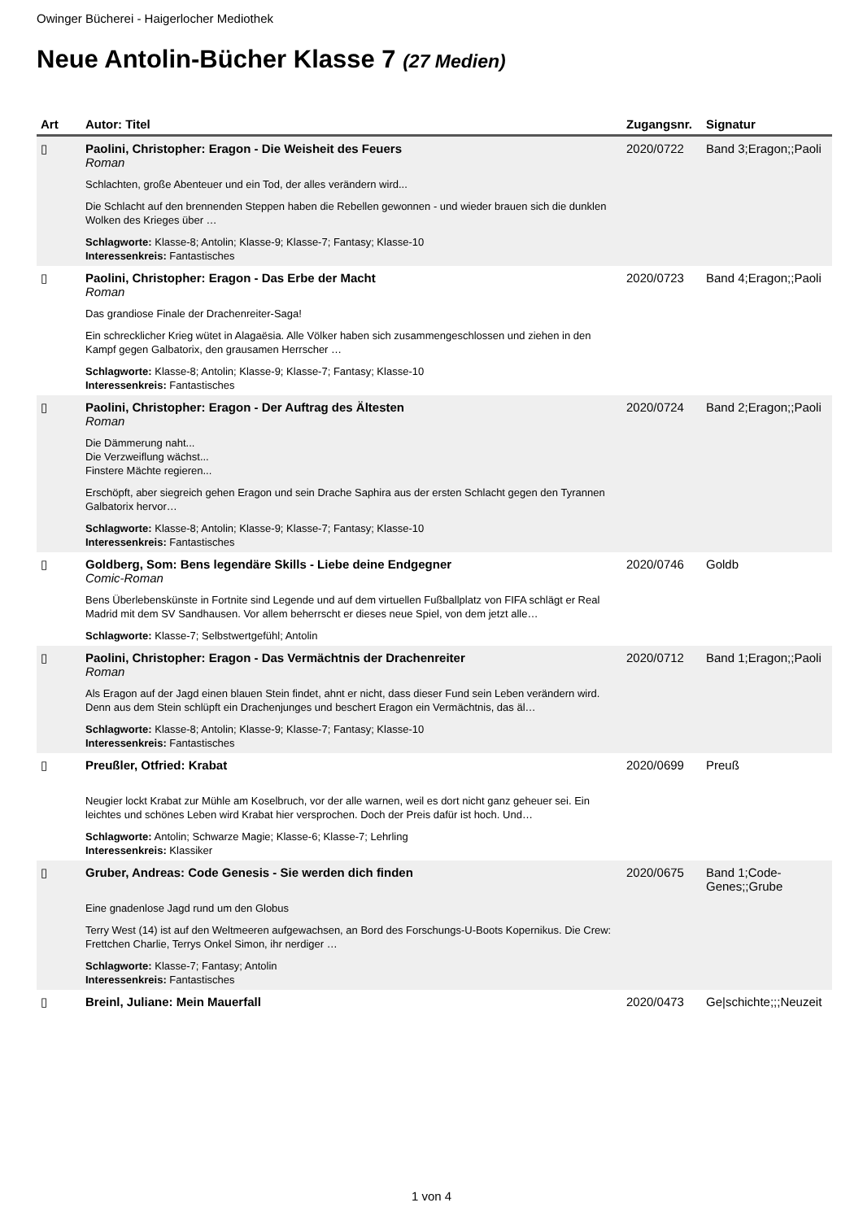Owinger Bücherei - Haigerlocher Mediothek
Neue Antolin-Bücher Klasse 7 (27 Medien)
| Art | Autor: Titel | Zugangsnr. | Signatur |
| --- | --- | --- | --- |
| ▯ | Paolini, Christopher: Eragon - Die Weisheit des Feuers Roman Schlachten, große Abenteuer und ein Tod, der alles verändern wird... Die Schlacht auf den brennenden Steppen haben die Rebellen gewonnen - und wieder brauen sich die dunklen Wolken des Krieges über … Schlagworte: Klasse-8; Antolin; Klasse-9; Klasse-7; Fantasy; Klasse-10 Interessenkreis: Fantastisches | 2020/0722 | Band 3;Eragon;;Paoli |
| ▯ | Paolini, Christopher: Eragon - Das Erbe der Macht Roman Das grandiose Finale der Drachenreiter-Saga! Ein schrecklicher Krieg wütet in Alagaësia. Alle Völker haben sich zusammengeschlossen und ziehen in den Kampf gegen Galbatorix, den grausamen Herrscher … Schlagworte: Klasse-8; Antolin; Klasse-9; Klasse-7; Fantasy; Klasse-10 Interessenkreis: Fantastisches | 2020/0723 | Band 4;Eragon;;Paoli |
| ▯ | Paolini, Christopher: Eragon - Der Auftrag des Ältesten Roman Die Dämmerung naht... Die Verzweiflung wächst... Finstere Mächte regieren... Erschöpft, aber siegreich gehen Eragon und sein Drache Saphira aus der ersten Schlacht gegen den Tyrannen Galbatorix hervor… Schlagworte: Klasse-8; Antolin; Klasse-9; Klasse-7; Fantasy; Klasse-10 Interessenkreis: Fantastisches | 2020/0724 | Band 2;Eragon;;Paoli |
| ▯ | Goldberg, Som: Bens legendäre Skills - Liebe deine Endgegner Comic-Roman Bens Überlebenskünste in Fortnite sind Legende und auf dem virtuellen Fußballplatz von FIFA schlägt er Real Madrid mit dem SV Sandhausen. Vor allem beherrscht er dieses neue Spiel, von dem jetzt alle… Schlagworte: Klasse-7; Selbstwertgefühl; Antolin | 2020/0746 | Goldb |
| ▯ | Paolini, Christopher: Eragon - Das Vermächtnis der Drachenreiter Roman Als Eragon auf der Jagd einen blauen Stein findet, ahnt er nicht, dass dieser Fund sein Leben verändern wird. Denn aus dem Stein schlüpft ein Drachenjunges und beschert Eragon ein Vermächtnis, das äl… Schlagworte: Klasse-8; Antolin; Klasse-9; Klasse-7; Fantasy; Klasse-10 Interessenkreis: Fantastisches | 2020/0712 | Band 1;Eragon;;Paoli |
| ▯ | Preußler, Otfried: Krabat Neugier lockt Krabat zur Mühle am Koselbruch, vor der alle warnen, weil es dort nicht ganz geheuer sei. Ein leichtes und schönes Leben wird Krabat hier versprochen. Doch der Preis dafür ist hoch. Und… Schlagworte: Antolin; Schwarze Magie; Klasse-6; Klasse-7; Lehrling Interessenkreis: Klassiker | 2020/0699 | Preuß |
| ▯ | Gruber, Andreas: Code Genesis - Sie werden dich finden Eine gnadenlose Jagd rund um den Globus Terry West (14) ist auf den Weltmeeren aufgewachsen, an Bord des Forschungs-U-Boots Kopernikus. Die Crew: Frettchen Charlie, Terrys Onkel Simon, ihr nerdiger … Schlagworte: Klasse-7; Fantasy; Antolin Interessenkreis: Fantastisches | 2020/0675 | Band 1;Code-Genes;;Grube |
| ▯ | Breinl, Juliane: Mein Mauerfall | 2020/0473 | Ge/schichte;;;Neuzeit |
1 von 4